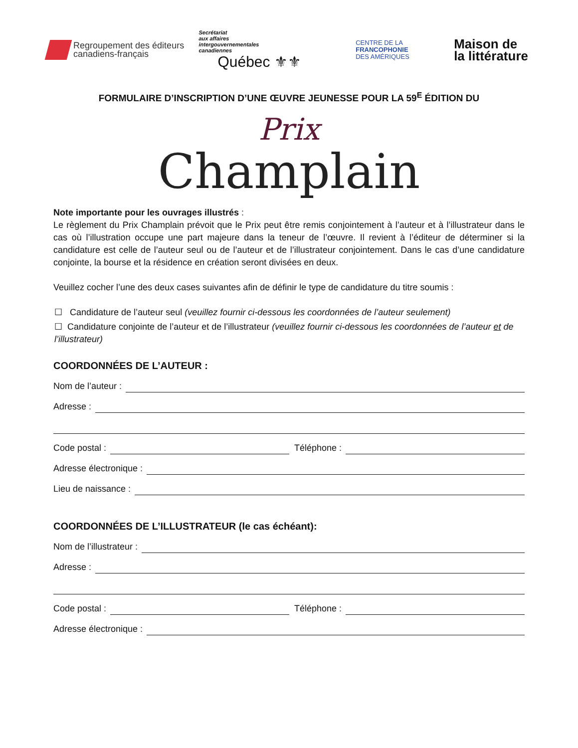Regroupement des éditeurs
canadiens-français
Secrétariat
aux affaires
intergouvernementales
canadiennes
Québec ⚜⚜
CENTRE DE LA
FRANCOPHONIE
DES AMÉRIQUES
Maison de
la littérature
FORMULAIRE D’INSCRIPTION D’UNE ŒUVRE JEUNESSE POUR LA 59<sup>E</sup> ÉDITION DU
Prix
Champlain
Note importante pour les ouvrages illustrés :
Le règlement du Prix Champlain prévoit que le Prix peut être remis conjointement à l’auteur et à l’illustrateur dans le cas où l’illustration occupe une part majeure dans la teneur de l’œuvre. Il revient à l’éditeur de déterminer si la candidature est celle de l’auteur seul ou de l’auteur et de l’illustrateur conjointement. Dans le cas d’une candidature conjointe, la bourse et la résidence en création seront divisées en deux.
Veuillez cocher l’une des deux cases suivantes afin de définir le type de candidature du titre soumis :
☐ Candidature de l’auteur seul (veuillez fournir ci-dessous les coordonnées de l’auteur seulement)
☐ Candidature conjointe de l’auteur et de l’illustrateur (veuillez fournir ci-dessous les coordonnées de l’auteur et de l’illustrateur)
COORDONNÉES DE L’AUTEUR :
Nom de l’auteur :
Adresse :
Code postal : Téléphone :
Adresse électronique :
Lieu de naissance :
COORDONNÉES DE L’ILLUSTRATEUR (le cas échéant):
Nom de l’illustrateur :
Adresse :
Code postal : Téléphone :
Adresse électronique :